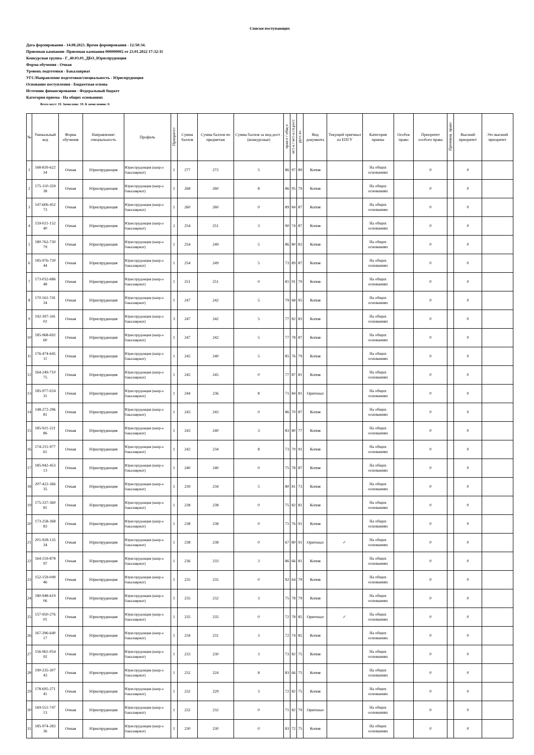Списки поступающих
Дата формирования - 14.08.2023. Время формирования - 12:50:34.
Приемная кампания- Приемная кампания 000000002 от 23.01.2022 17:32:11
Конкурсная группа - Г_40.03.01_ДБО_Юриспруденция
Форма обучения - Очная
Уровень подготовки - Бакалавриат
УГС/Направление подготовки/специальность - Юриспруденция
Основание поступления - Бюджетная основа
Источник финансирования - Федеральный бюджет
Категория приема - На общих основаниях
Всего мест: 19. Зачислено: 19. К зачислению: 0.
| № | Уникальный код | Форма обучения | Направление\ специальность | Профиль | Приоритет | Сумма баллов | Сумма баллов по предметам | Сумма баллов за инд.дост .(конкурсные) | прав-е / общ-е | ист-я / ист-я.гп.росс | русс.яз. | Вид документа | Текущий оригинал из ЕПГУ | Категория приема | Особое право | Приоритет особого права | Преимущ. право | Высший приоритет | Это высший приоритет |
| --- | --- | --- | --- | --- | --- | --- | --- | --- | --- | --- | --- | --- | --- | --- | --- | --- | --- | --- | --- |
| 1 | 168-839-622 34 | Очная | Юриспруденция | Юриспруденция (напр-е бакалавриат) | 1 | 277 | 272 | 5 | 86 | 97 | 89 | Копия | | На общих основаниях | | 0 | | 0 | |
| 2 | 175-110-359 38 | Очная | Юриспруденция | Юриспруденция (напр-е бакалавриат) | 1 | 268 | 260 | 8 | 86 | 95 | 79 | Копия | | На общих основаниях | | 0 | | 0 | |
| 3 | 147-606-452 73 | Очная | Юриспруденция | Юриспруденция (напр-е бакалавриат) | 1 | 260 | 260 | 0 | 89 | 84 | 87 | Копия | | На общих основаниях | | 0 | | 0 | |
| 4 | 159-021-152 40 | Очная | Юриспруденция | Юриспруденция (напр-е бакалавриат) | 2 | 254 | 251 | 3 | 90 | 74 | 87 | Копия | | На общих основаниях | | 0 | | 0 | |
| 5 | 180-762-730 79 | Очная | Юриспруденция | Юриспруденция (напр-е бакалавриат) | 1 | 254 | 249 | 5 | 86 | 80 | 83 | Копия | | На общих основаниях | | 0 | | 0 | |
| 6 | 185-976-720 44 | Очная | Юриспруденция | Юриспруденция (напр-е бакалавриат) | 1 | 254 | 249 | 5 | 73 | 89 | 87 | Копия | | На общих основаниях | | 0 | | 0 | |
| 7 | 173-032-686 48 | Очная | Юриспруденция | Юриспруденция (напр-е бакалавриат) | 1 | 251 | 251 | 0 | 81 | 91 | 79 | Копия | | На общих основаниях | | 0 | | 0 | |
| 8 | 170-161-741 34 | Очная | Юриспруденция | Юриспруденция (напр-е бакалавриат) | 1 | 247 | 242 | 5 | 79 | 68 | 95 | Копия | | На общих основаниях | | 0 | | 0 | |
| 9 | 192-397-341 02 | Очная | Юриспруденция | Юриспруденция (напр-е бакалавриат) | 3 | 247 | 242 | 5 | 77 | 82 | 83 | Копия | | На общих основаниях | | 0 | | 0 | |
| 10 | 185-968-692 60 | Очная | Юриспруденция | Юриспруденция (напр-е бакалавриат) | 1 | 247 | 242 | 5 | 77 | 78 | 87 | Копия | | На общих основаниях | | 0 | | 0 | |
| 11 | 176-474-645 11 | Очная | Юриспруденция | Юриспруденция (напр-е бакалавриат) | 1 | 245 | 240 | 5 | 85 | 76 | 79 | Копия | | На общих основаниях | | 0 | | 0 | |
| 12 | 164-249-710 75 | Очная | Юриспруденция | Юриспруденция (напр-е бакалавриат) | 1 | 245 | 245 | 0 | 77 | 87 | 81 | Копия | | На общих основаниях | | 0 | | 0 | |
| 13 | 185-977-024 31 | Очная | Юриспруденция | Юриспруденция (напр-е бакалавриат) | 1 | 244 | 236 | 8 | 71 | 84 | 81 | Оригинал | | На общих основаниях | | 0 | | 0 | |
| 14 | 148-272-296 81 | Очная | Юриспруденция | Юриспруденция (напр-е бакалавриат) | 1 | 243 | 243 | 0 | 86 | 70 | 87 | Копия | | На общих основаниях | | 0 | | 0 | |
| 15 | 185-921-221 86 | Очная | Юриспруденция | Юриспруденция (напр-е бакалавриат) | 1 | 243 | 240 | 3 | 83 | 80 | 77 | Копия | | На общих основаниях | | 0 | | 0 | |
| 16 | 174-211-977 61 | Очная | Юриспруденция | Юриспруденция (напр-е бакалавриат) | 1 | 242 | 234 | 8 | 73 | 70 | 91 | Копия | | На общих основаниях | | 0 | | 0 | |
| 17 | 185-942-453 13 | Очная | Юриспруденция | Юриспруденция (напр-е бакалавриат) | 1 | 240 | 240 | 0 | 75 | 78 | 87 | Копия | | На общих основаниях | | 0 | | 0 | |
| 18 | 207-422-366 35 | Очная | Юриспруденция | Юриспруденция (напр-е бакалавриат) | 1 | 239 | 234 | 5 | 80 | 81 | 73 | Копия | | На общих основаниях | | 0 | | 0 | |
| 19 | 175-337-360 81 | Очная | Юриспруденция | Юриспруденция (напр-е бакалавриат) | 1 | 238 | 238 | 0 | 75 | 82 | 81 | Копия | | На общих основаниях | | 0 | | 0 | |
| 20 | 173-258-368 83 | Очная | Юриспруденция | Юриспруденция (напр-е бакалавриат) | 1 | 238 | 238 | 0 | 71 | 76 | 91 | Копия | | На общих основаниях | | 0 | | 0 | |
| 21 | 201-928-135 34 | Очная | Юриспруденция | Юриспруденция (напр-е бакалавриат) | 1 | 238 | 238 | 0 | 67 | 80 | 91 | Оригинал | ✓ | На общих основаниях | | 0 | | 0 | |
| 22 | 164-159-878 97 | Очная | Юриспруденция | Юриспруденция (напр-е бакалавриат) | 1 | 236 | 233 | 3 | 86 | 66 | 81 | Копия | | На общих основаниях | | 0 | | 0 | |
| 23 | 152-159-049 46 | Очная | Юриспруденция | Юриспруденция (напр-е бакалавриат) | 1 | 235 | 235 | 0 | 92 | 64 | 79 | Копия | | На общих основаниях | | 0 | | 0 | |
| 24 | 180-948-619 06 | Очная | Юриспруденция | Юриспруденция (напр-е бакалавриат) | 1 | 235 | 232 | 3 | 75 | 78 | 79 | Копия | | На общих основаниях | | 0 | | 0 | |
| 25 | 157-950-276 01 | Очная | Юриспруденция | Юриспруденция (напр-е бакалавриат) | 1 | 235 | 235 | 0 | 72 | 78 | 85 | Оригинал | ✓ | На общих основаниях | | 0 | | 0 | |
| 26 | 167-396-640 17 | Очная | Юриспруденция | Юриспруденция (напр-е бакалавриат) | 1 | 234 | 231 | 3 | 72 | 74 | 85 | Копия | | На общих основаниях | | 0 | | 0 | |
| 27 | 156-961-054 92 | Очная | Юриспруденция | Юриспруденция (напр-е бакалавриат) | 1 | 233 | 230 | 3 | 73 | 82 | 75 | Копия | | На общих основаниях | | 0 | | 0 | |
| 28 | 190-235-307 43 | Очная | Юриспруденция | Юриспруденция (напр-е бакалавриат) | 1 | 232 | 224 | 8 | 83 | 66 | 75 | Копия | | На общих основаниях | | 0 | | 0 | |
| 29 | 178-695-271 41 | Очная | Юриспруденция | Юриспруденция (напр-е бакалавриат) | 1 | 232 | 229 | 3 | 72 | 82 | 75 | Копия | | На общих основаниях | | 0 | | 0 | |
| 30 | 169-551-747 13 | Очная | Юриспруденция | Юриспруденция (напр-е бакалавриат) | 1 | 232 | 232 | 0 | 71 | 82 | 79 | Оригинал | | На общих основаниях | | 0 | | 0 | |
| 31 | 185-974-283 36 | Очная | Юриспруденция | Юриспруденция (напр-е бакалавриат) | 1 | 230 | 230 | 0 | 83 | 72 | 75 | Копия | | На общих основаниях | | 0 | | 0 | |